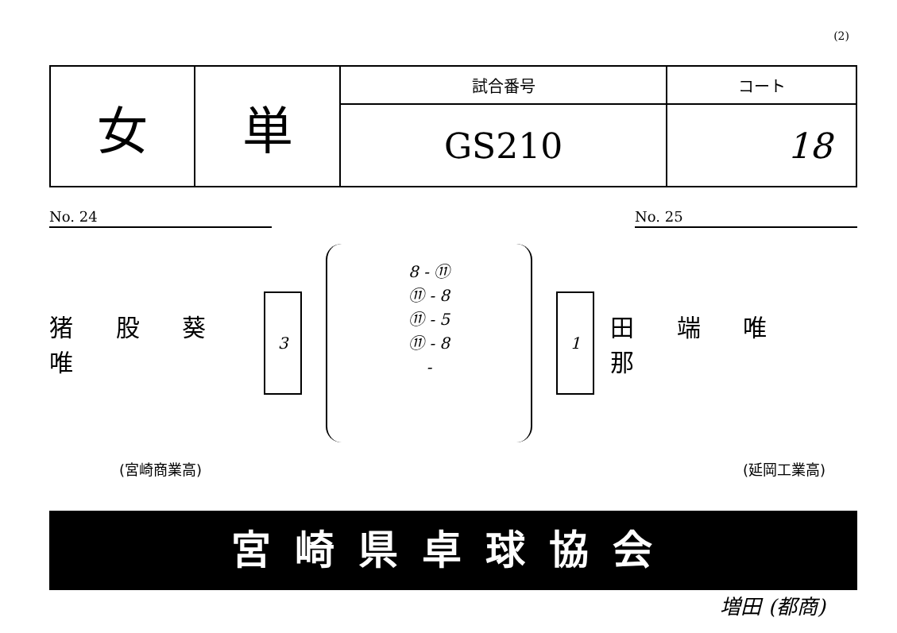(2)
| 女 | 単 | 試合番号 | コート |
| | | GS210 | 18 |
No. 24 No. 25
猪 股 葵 唯
3
8 - ⑪
⑪ - 8
⑪ - 5
⑪ - 8
-
1
田 端 唯 那
(宮崎商業高) (延岡工業高)
宮崎県卓球協会
増田 (都商)